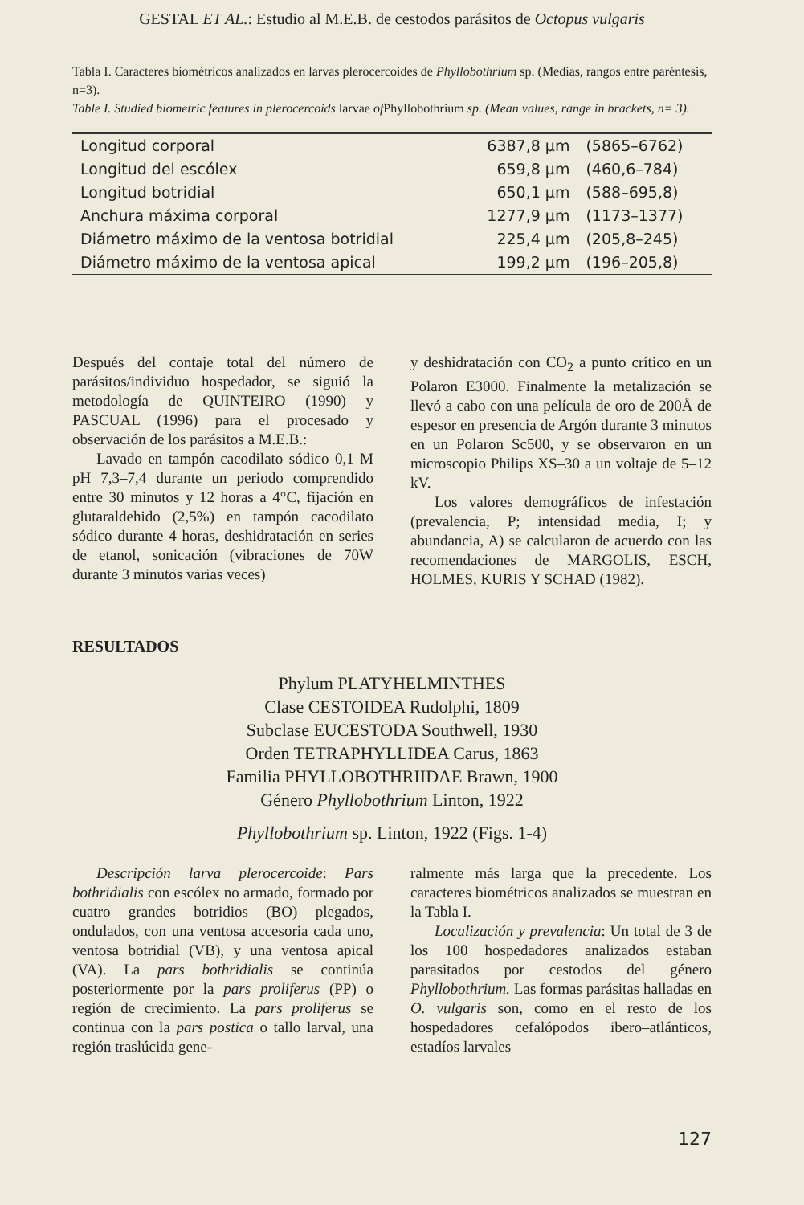GESTAL ET AL.: Estudio al M.E.B. de cestodos parásitos de Octopus vulgaris
Tabla I. Caracteres biométricos analizados en larvas plerocercoides de Phyllobothrium sp. (Medias, rangos entre paréntesis, n=3).
Table I. Studied biometric features in plerocercoids larvae of Phyllobothrium sp. (Mean values, range in brackets, n= 3).
| Longitud corporal | 6387,8 µm | (5865–6762) |
| Longitud del escólex | 659,8 µm | (460,6–784) |
| Longitud botridial | 650,1 µm | (588–695,8) |
| Anchura máxima corporal | 1277,9 µm | (1173–1377) |
| Diámetro máximo de la ventosa botridial | 225,4 µm | (205,8–245) |
| Diámetro máximo de la ventosa apical | 199,2 µm | (196–205,8) |
Después del contaje total del número de parásitos/individuo hospedador, se siguió la metodología de QUINTEIRO (1990) y PASCUAL (1996) para el procesado y observación de los parásitos a M.E.B.:
Lavado en tampón cacodilato sódico 0,1 M pH 7,3–7,4 durante un periodo comprendido entre 30 minutos y 12 horas a 4°C, fijación en glutaraldehido (2,5%) en tampón cacodilato sódico durante 4 horas, deshidratación en series de etanol, sonicación (vibraciones de 70W durante 3 minutos varias veces)
y deshidratación con CO<sub>2</sub> a punto crítico en un Polaron E3000. Finalmente la metalización se llevó a cabo con una película de oro de 200Å de espesor en presencia de Argón durante 3 minutos en un Polaron Sc500, y se observaron en un microscopio Philips XS–30 a un voltaje de 5–12 kV.
Los valores demográficos de infestación (prevalencia, P; intensidad media, I; y abundancia, A) se calcularon de acuerdo con las recomendaciones de MARGOLIS, ESCH, HOLMES, KURIS Y SCHAD (1982).
RESULTADOS
Phylum PLATYHELMINTHES
Clase CESTOIDEA Rudolphi, 1809
Subclase EUCESTODA Southwell, 1930
Orden TETRAPHYLLIDEA Carus, 1863
Familia PHYLLOBOTHRIIDAE Brawn, 1900
Género Phyllobothrium Linton, 1922
Phyllobothrium sp. Linton, 1922 (Figs. 1-4)
Descripción larva plerocercoide: Pars bothridialis con escólex no armado, formado por cuatro grandes botridios (BO) plegados, ondulados, con una ventosa accesoria cada uno, ventosa botridial (VB), y una ventosa apical (VA). La pars bothridialis se continúa posteriormente por la pars proliferus (PP) o región de crecimiento. La pars proliferus se continua con la pars postica o tallo larval, una región traslúcida gene-
ralmente más larga que la precedente. Los caracteres biométricos analizados se muestran en la Tabla I.
Localización y prevalencia: Un total de 3 de los 100 hospedadores analizados estaban parasitados por cestodos del género Phyllobothrium. Las formas parásitas halladas en O. vulgaris son, como en el resto de los hospedadores cefalópodos ibero–atlánticos, estadíos larvales
127